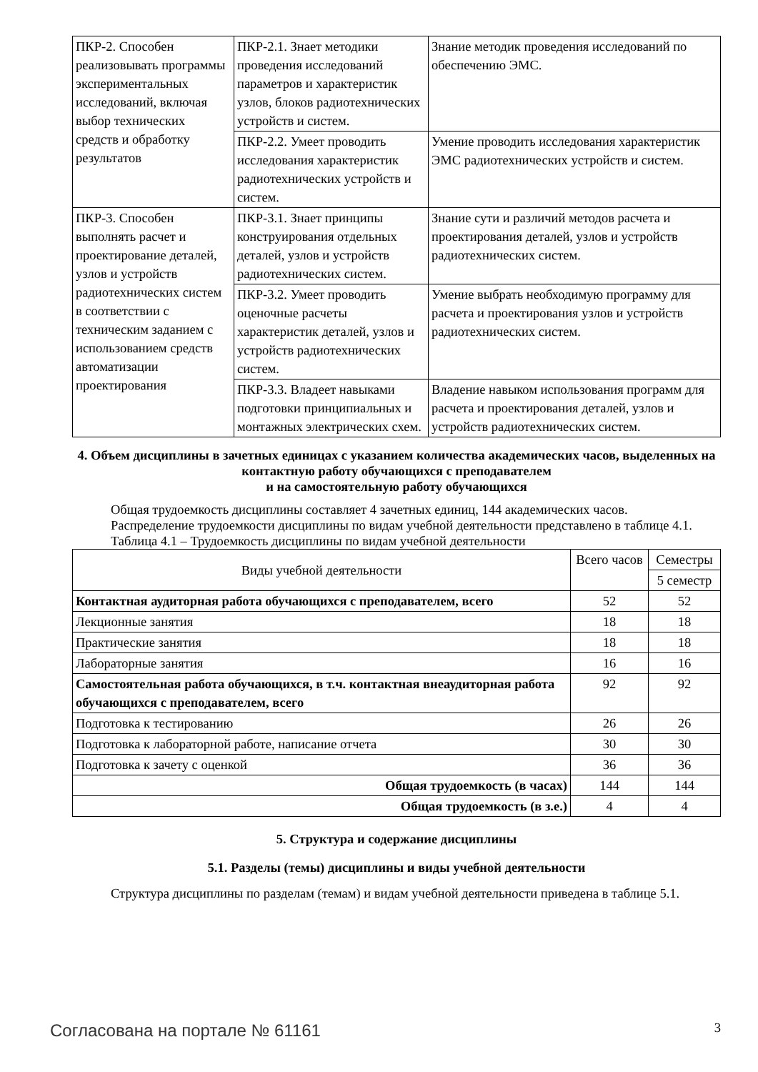| ПКР-2. Способен реализовывать программы экспериментальных исследований, включая выбор технических средств и обработку результатов | ПКР-2.1. Знает методики проведения исследований параметров и характеристик узлов, блоков радиотехнических устройств и систем. | Знание методик проведения исследований по обеспечению ЭМС. |
| | ПКР-2.2. Умеет проводить исследования характеристик радиотехнических устройств и систем. | Умение проводить исследования характеристик ЭМС радиотехнических устройств и систем. |
| ПКР-3. Способен выполнять расчет и проектирование деталей, узлов и устройств радиотехнических систем в соответствии с техническим заданием с использованием средств автоматизации проектирования | ПКР-3.1. Знает принципы конструирования отдельных деталей, узлов и устройств радиотехнических систем. | Знание сути и различий методов расчета и проектирования деталей, узлов и устройств радиотехнических систем. |
| | ПКР-3.2. Умеет проводить оценочные расчеты характеристик деталей, узлов и устройств радиотехнических систем. | Умение выбрать необходимую программу для расчета и проектирования узлов и устройств радиотехнических систем. |
| | ПКР-3.3. Владеет навыками подготовки принципиальных и монтажных электрических схем. | Владение навыком использования программ для расчета и проектирования деталей, узлов и устройств радиотехнических систем. |
4. Объем дисциплины в зачетных единицах с указанием количества академических часов, выделенных на контактную работу обучающихся с преподавателем
и на самостоятельную работу обучающихся
Общая трудоемкость дисциплины составляет 4 зачетных единиц, 144 академических часов.
Распределение трудоемкости дисциплины по видам учебной деятельности представлено в таблице 4.1.
Таблица 4.1 – Трудоемкость дисциплины по видам учебной деятельности
| Виды учебной деятельности | Всего часов | Семестры |
| --- | --- | --- |
| | | 5 семестр |
| Контактная аудиторная работа обучающихся с преподавателем, всего | 52 | 52 |
| Лекционные занятия | 18 | 18 |
| Практические занятия | 18 | 18 |
| Лабораторные занятия | 16 | 16 |
| Самостоятельная работа обучающихся, в т.ч. контактная внеаудиторная работа обучающихся с преподавателем, всего | 92 | 92 |
| Подготовка к тестированию | 26 | 26 |
| Подготовка к лабораторной работе, написание отчета | 30 | 30 |
| Подготовка к зачету с оценкой | 36 | 36 |
| Общая трудоемкость (в часах) | 144 | 144 |
| Общая трудоемкость (в з.е.) | 4 | 4 |
5. Структура и содержание дисциплины
5.1. Разделы (темы) дисциплины и виды учебной деятельности
Структура дисциплины по разделам (темам) и видам учебной деятельности приведена в таблице 5.1.
Согласована на портале № 61161 3